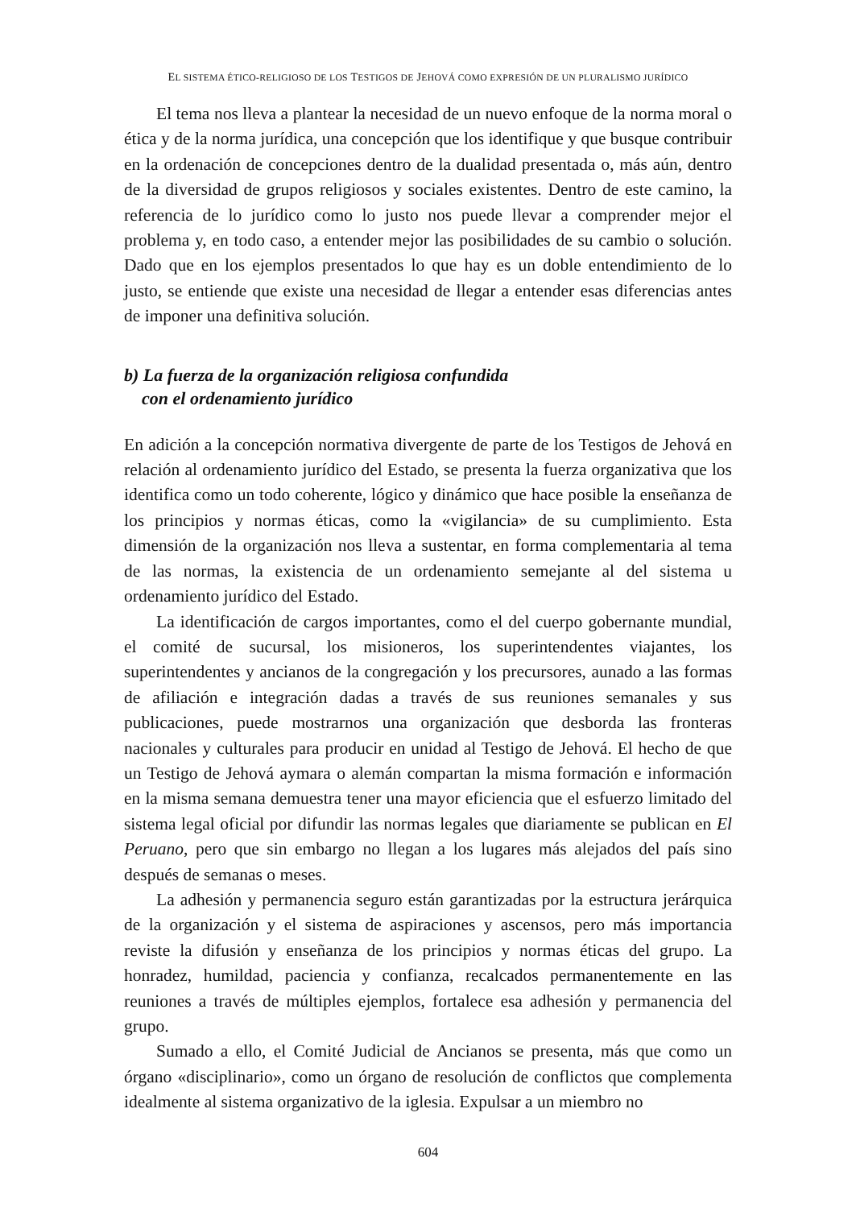EL SISTEMA ÉTICO-RELIGIOSO DE LOS TESTIGOS DE JEHOVÁ COMO EXPRESIÓN DE UN PLURALISMO JURÍDICO
El tema nos lleva a plantear la necesidad de un nuevo enfoque de la norma moral o ética y de la norma jurídica, una concepción que los identifique y que busque contribuir en la ordenación de concepciones dentro de la dualidad presentada o, más aún, dentro de la diversidad de grupos religiosos y sociales existentes. Dentro de este camino, la referencia de lo jurídico como lo justo nos puede llevar a comprender mejor el problema y, en todo caso, a entender mejor las posibilidades de su cambio o solución. Dado que en los ejemplos presentados lo que hay es un doble entendimiento de lo justo, se entiende que existe una necesidad de llegar a entender esas diferencias antes de imponer una definitiva solución.
b) La fuerza de la organización religiosa confundida
con el ordenamiento jurídico
En adición a la concepción normativa divergente de parte de los Testigos de Jehová en relación al ordenamiento jurídico del Estado, se presenta la fuerza organizativa que los identifica como un todo coherente, lógico y dinámico que hace posible la enseñanza de los principios y normas éticas, como la «vigilancia» de su cumplimiento. Esta dimensión de la organización nos lleva a sustentar, en forma complementaria al tema de las normas, la existencia de un ordenamiento semejante al del sistema u ordenamiento jurídico del Estado.
La identificación de cargos importantes, como el del cuerpo gobernante mundial, el comité de sucursal, los misioneros, los superintendentes viajantes, los superintendentes y ancianos de la congregación y los precursores, aunado a las formas de afiliación e integración dadas a través de sus reuniones semanales y sus publicaciones, puede mostrarnos una organización que desborda las fronteras nacionales y culturales para producir en unidad al Testigo de Jehová. El hecho de que un Testigo de Jehová aymara o alemán compartan la misma formación e información en la misma semana demuestra tener una mayor eficiencia que el esfuerzo limitado del sistema legal oficial por difundir las normas legales que diariamente se publican en El Peruano, pero que sin embargo no llegan a los lugares más alejados del país sino después de semanas o meses.
La adhesión y permanencia seguro están garantizadas por la estructura jerárquica de la organización y el sistema de aspiraciones y ascensos, pero más importancia reviste la difusión y enseñanza de los principios y normas éticas del grupo. La honradez, humildad, paciencia y confianza, recalcados permanentemente en las reuniones a través de múltiples ejemplos, fortalece esa adhesión y permanencia del grupo.
Sumado a ello, el Comité Judicial de Ancianos se presenta, más que como un órgano «disciplinario», como un órgano de resolución de conflictos que complementa idealmente al sistema organizativo de la iglesia. Expulsar a un miembro no
604